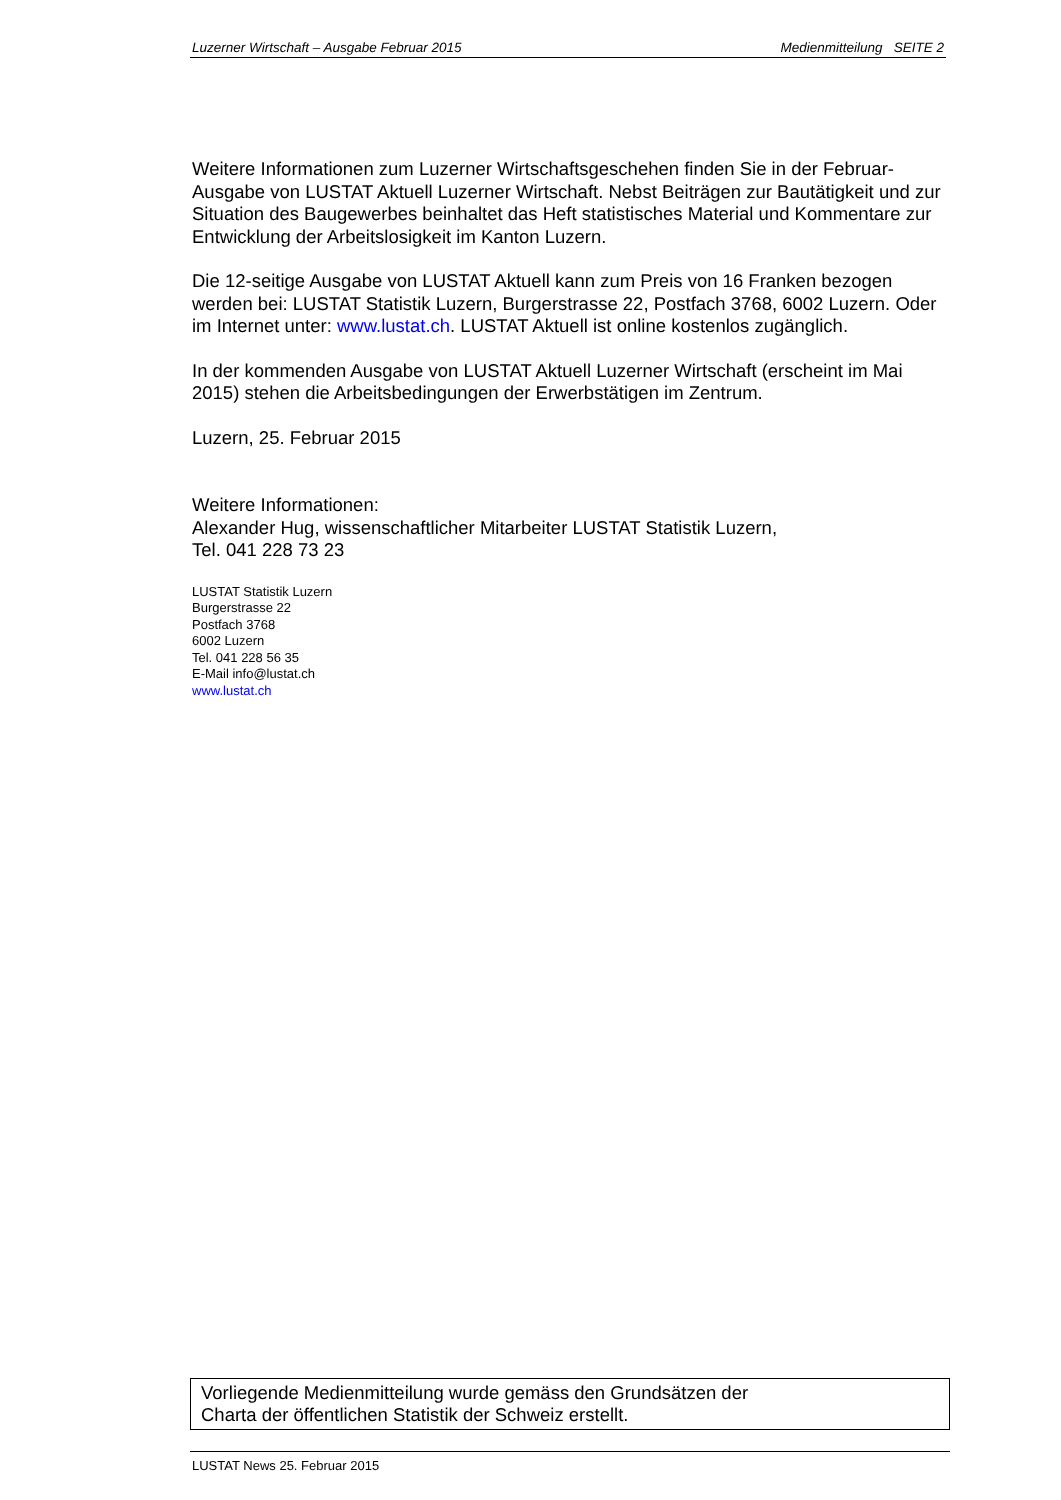Luzerner Wirtschaft – Ausgabe Februar 2015 Medienmitteilung SEITE 2
Weitere Informationen zum Luzerner Wirtschaftsgeschehen finden Sie in der Februar-Ausgabe von LUSTAT Aktuell Luzerner Wirtschaft. Nebst Beiträgen zur Bautätigkeit und zur Situation des Baugewerbes beinhaltet das Heft statistisches Material und Kommentare zur Entwicklung der Arbeitslosigkeit im Kanton Luzern.
Die 12-seitige Ausgabe von LUSTAT Aktuell kann zum Preis von 16 Franken bezogen werden bei: LUSTAT Statistik Luzern, Burgerstrasse 22, Postfach 3768, 6002 Luzern. Oder im Internet unter: www.lustat.ch. LUSTAT Aktuell ist online kostenlos zugänglich.
In der kommenden Ausgabe von LUSTAT Aktuell Luzerner Wirtschaft (erscheint im Mai 2015) stehen die Arbeitsbedingungen der Erwerbstätigen im Zentrum.
Luzern, 25. Februar 2015
Weitere Informationen:
Alexander Hug, wissenschaftlicher Mitarbeiter LUSTAT Statistik Luzern,
Tel. 041 228 73 23
LUSTAT Statistik Luzern
Burgerstrasse 22
Postfach 3768
6002 Luzern
Tel. 041 228 56 35
E-Mail info@lustat.ch
www.lustat.ch
Vorliegende Medienmitteilung wurde gemäss den Grundsätzen der
Charta der öffentlichen Statistik der Schweiz erstellt.
LUSTAT News 25. Februar 2015